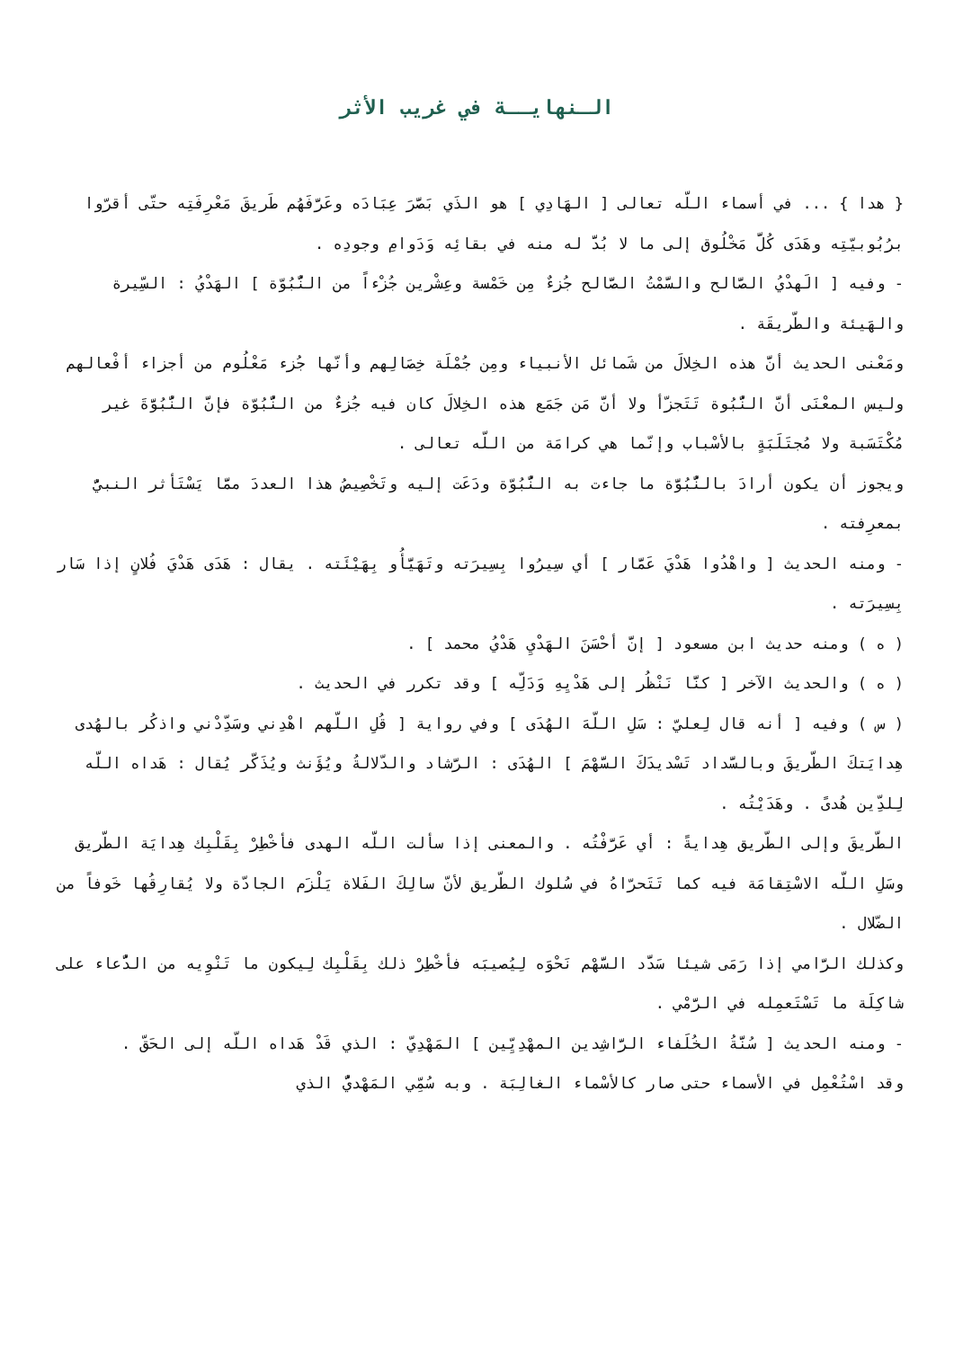الـنهايــة في غريب الأثر
{ هدا } ... في أسماء اللّه تعالى [ الهَادِي ] هو الذَي بَصَّرَ عِبَادَه وعَرَّفَهُم طَريقَ مَعْرِفَتِه حتّى أقرّوا برُبُوبيّتِه وهَدَى كُلَّ مَخْلُوق إلى ما لا بُدَّ له منه في بقائِه وَدَوامِ وجودِه .
- وفيه [ الَهدْيُ الصَّالح والسَّمْتُ الصَّالح جُزءٌ مِن خَمْسة وعِشْرين جُزْءاً من النُّبُوّة ] الهَدْيُ : السِّيرة والهَيئة والطّريقَة .
ومَعْنى الحديث أنَّ هذه الخِلالَ من شَمائل الأنبياء ومِن جُمْلَة خِصَالِهم وأنّها جُزء مَعْلُوم من أجزاء أفْعالهم وليس المعْنَى أنَّ النُّبُوة تَتَجزّأ ولا أنَّ مَن جَمَع هذه الخِلالَ كان فيه جُزءٌ من النُّبُوّة فإنَّ النُّبُوَّةَ غير مُكْتَسَبة ولا مُجتَلَبَةٍ بالأسْباب وإنّما هي كرامَة من اللّه تعالى .
ويجوز أن يكون أرادَ بالنُّبُوَّة ما جاءت به النُّبُوّة ودَعَت إليه وتَخْصِيصُ هذا العددَ ممَّا يَسْتَأثر النبيُّ بمعرِفته .
- ومنه الحديث [ واهْدُوا هَدْيَ عَمَّار ] أي سِيرُوا بِسِيرَته وتَهَيَّأُو بِهَيْئَته . يقال : هَدَى هَدْيَ فُلانٍ إذا سَار بِسِيرَته .
( ه ) ومنه حديث ابن مسعود [ إنَّ أحْسَنَ الهَدْيِ هَدْيُ محمد ] .
( ه ) والحديث الآخر [ كنَّا نَنْظُر إلى هَدْيِهِ وَدَلِّه ] وقد تكرر في الحديث .
( س ) وفيه [ أنه قال لِعليّ : سَلِ اللّهَ الهُدَى ] وفي رواية [ قُلِ اللّهم اهْدِني وسَدِّدْني واذكُر بالهُدى هِدايَتكَ الطّريقَ وبالسَّداد تَسْديدَكَ السَّهْمَ ] الهُدَى : الرَّشاد والدّلالةُ ويُؤَنث ويُذَكّر يُقال : هَداه اللّه لِلدِّين هُدىً . وهَدَيْتُه .
الطّريقَ وإلى الطّريق هِدايةً : أي عَرَّفْتُه . والمعنى إذا سألت اللّه الهدى فأخْطِرْ بِقَلْبِك هِدايَة الطّريق وسَلِ اللّه الاسْتِقامَة فيه كما تَتَحرّاهُ في سُلوك الطّريق لأنّ سالِكَ الفَلاة يَلْزَم الجادّة ولا يُقارِقُها خَوفاً من الضّلال .
وكذلك الرَّامي إذا رَمَى شيئا سَدَّد السَّهْم نَحْوَه لِيُصيبَه فأخْطِرْ ذلك بِقَلْبِك لِيكون ما تَنْوِيه من الدُّعاء على شاكِلَة ما تَسْتَعمِله في الرَّمْي .
- ومنه الحديث [ سُنَّةُ الخُلَفاء الرَّاشِدين المهْدِيِّين ] المَهْدِيّ : الذي قَدْ هَداه اللّه إلى الحَقّ .
وقد اسْتُعْمِل في الأسماء حتى صار كالأسْماء الغالِبَة . وبه سُمِّي المَهْديُّ الذي